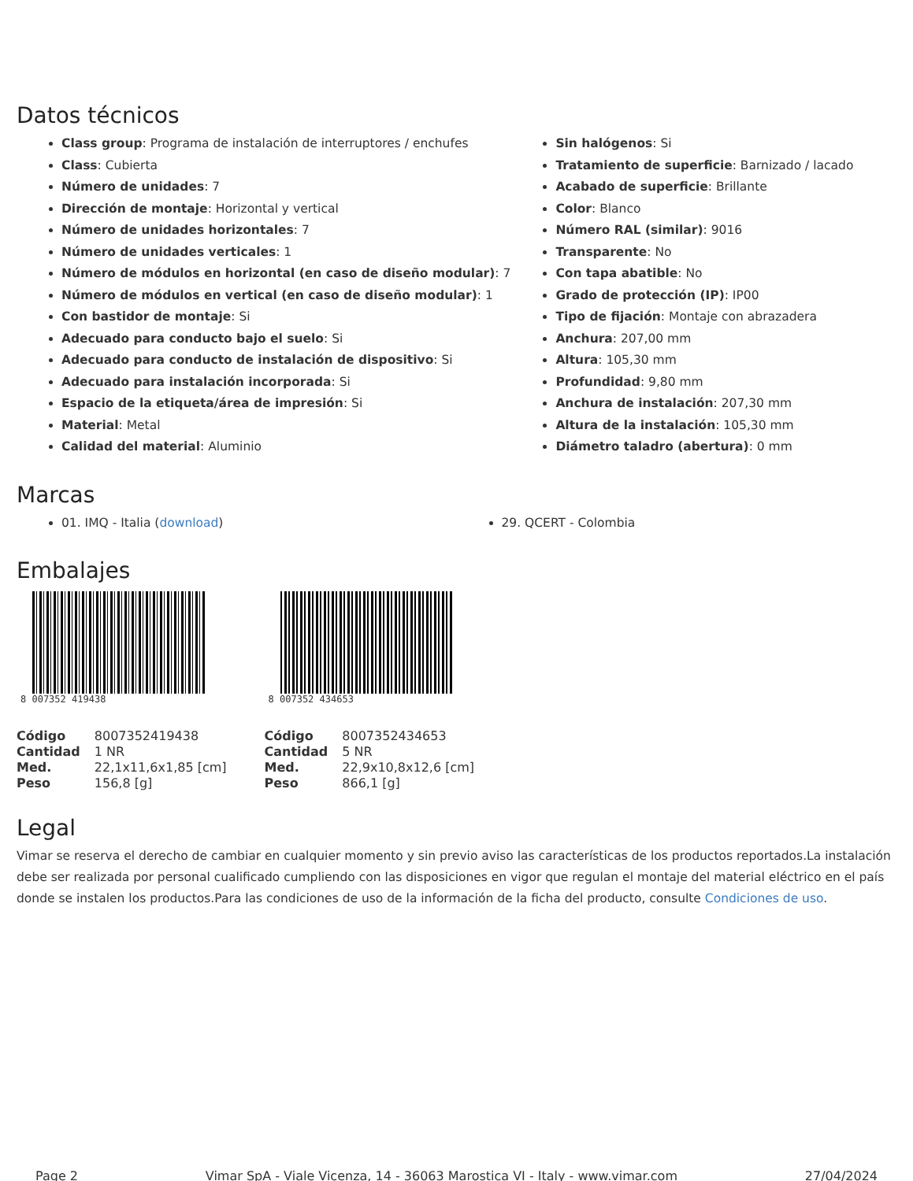Datos técnicos
Class group: Programa de instalación de interruptores / enchufes
Class: Cubierta
Número de unidades: 7
Dirección de montaje: Horizontal y vertical
Número de unidades horizontales: 7
Número de unidades verticales: 1
Número de módulos en horizontal (en caso de diseño modular): 7
Número de módulos en vertical (en caso de diseño modular): 1
Con bastidor de montaje: Si
Adecuado para conducto bajo el suelo: Si
Adecuado para conducto de instalación de dispositivo: Si
Adecuado para instalación incorporada: Si
Espacio de la etiqueta/área de impresión: Si
Material: Metal
Calidad del material: Aluminio
Sin halógenos: Si
Tratamiento de superficie: Barnizado / lacado
Acabado de superficie: Brillante
Color: Blanco
Número RAL (similar): 9016
Transparente: No
Con tapa abatible: No
Grado de protección (IP): IP00
Tipo de fijación: Montaje con abrazadera
Anchura: 207,00 mm
Altura: 105,30 mm
Profundidad: 9,80 mm
Anchura de instalación: 207,30 mm
Altura de la instalación: 105,30 mm
Diámetro taladro (abertura): 0 mm
Marcas
01. IMQ - Italia (download) 29. QCERT - Colombia
Embalajes
8 007352 419438
| Código | 8007352419438 |
| Cantidad | 1 NR |
| Med. | 22,1x11,6x1,85 [cm] |
| Peso | 156,8 [g] |
8 007352 434653
| Código | 8007352434653 |
| Cantidad | 5 NR |
| Med. | 22,9x10,8x12,6 [cm] |
| Peso | 866,1 [g] |
Legal
Vimar se reserva el derecho de cambiar en cualquier momento y sin previo aviso las características de los productos reportados.La instalación debe ser realizada por personal cualificado cumpliendo con las disposiciones en vigor que regulan el montaje del material eléctrico en el país donde se instalen los productos.Para las condiciones de uso de la información de la ficha del producto, consulte Condiciones de uso.
Page 2 Vimar SpA - Viale Vicenza, 14 - 36063 Marostica VI - Italy - www.vimar.com 27/04/2024